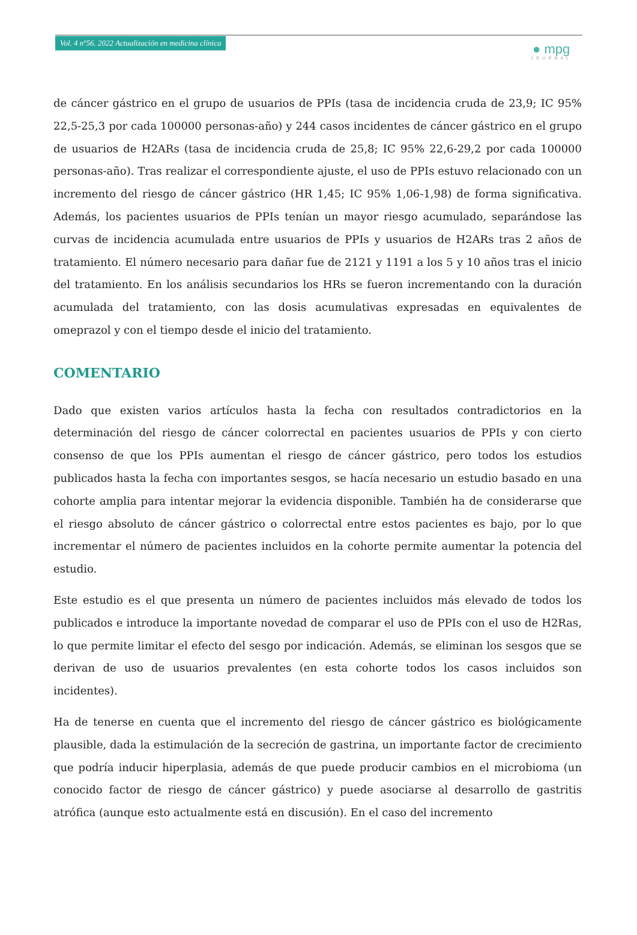Vol. 4 nº56. 2022 Actualización en medicina clínica
● mpg
JOURNAL
de cáncer gástrico en el grupo de usuarios de PPIs (tasa de incidencia cruda de 23,9; IC 95% 22,5-25,3 por cada 100000 personas-año) y 244 casos incidentes de cáncer gástrico en el grupo de usuarios de H2ARs (tasa de incidencia cruda de 25,8; IC 95% 22,6-29,2 por cada 100000 personas-año). Tras realizar el correspondiente ajuste, el uso de PPIs estuvo relacionado con un incremento del riesgo de cáncer gástrico (HR 1,45; IC 95% 1,06-1,98) de forma significativa. Además, los pacientes usuarios de PPIs tenían un mayor riesgo acumulado, separándose las curvas de incidencia acumulada entre usuarios de PPIs y usuarios de H2ARs tras 2 años de tratamiento. El número necesario para dañar fue de 2121 y 1191 a los 5 y 10 años tras el inicio del tratamiento. En los análisis secundarios los HRs se fueron incrementando con la duración acumulada del tratamiento, con las dosis acumulativas expresadas en equivalentes de omeprazol y con el tiempo desde el inicio del tratamiento.
COMENTARIO
Dado que existen varios artículos hasta la fecha con resultados contradictorios en la determinación del riesgo de cáncer colorrectal en pacientes usuarios de PPIs y con cierto consenso de que los PPIs aumentan el riesgo de cáncer gástrico, pero todos los estudios publicados hasta la fecha con importantes sesgos, se hacía necesario un estudio basado en una cohorte amplia para intentar mejorar la evidencia disponible. También ha de considerarse que el riesgo absoluto de cáncer gástrico o colorrectal entre estos pacientes es bajo, por lo que incrementar el número de pacientes incluidos en la cohorte permite aumentar la potencia del estudio.
Este estudio es el que presenta un número de pacientes incluidos más elevado de todos los publicados e introduce la importante novedad de comparar el uso de PPIs con el uso de H2Ras, lo que permite limitar el efecto del sesgo por indicación. Además, se eliminan los sesgos que se derivan de uso de usuarios prevalentes (en esta cohorte todos los casos incluidos son incidentes).
Ha de tenerse en cuenta que el incremento del riesgo de cáncer gástrico es biológicamente plausible, dada la estimulación de la secreción de gastrina, un importante factor de crecimiento que podría inducir hiperplasia, además de que puede producir cambios en el microbioma (un conocido factor de riesgo de cáncer gástrico) y puede asociarse al desarrollo de gastritis atrófica (aunque esto actualmente está en discusión). En el caso del incremento